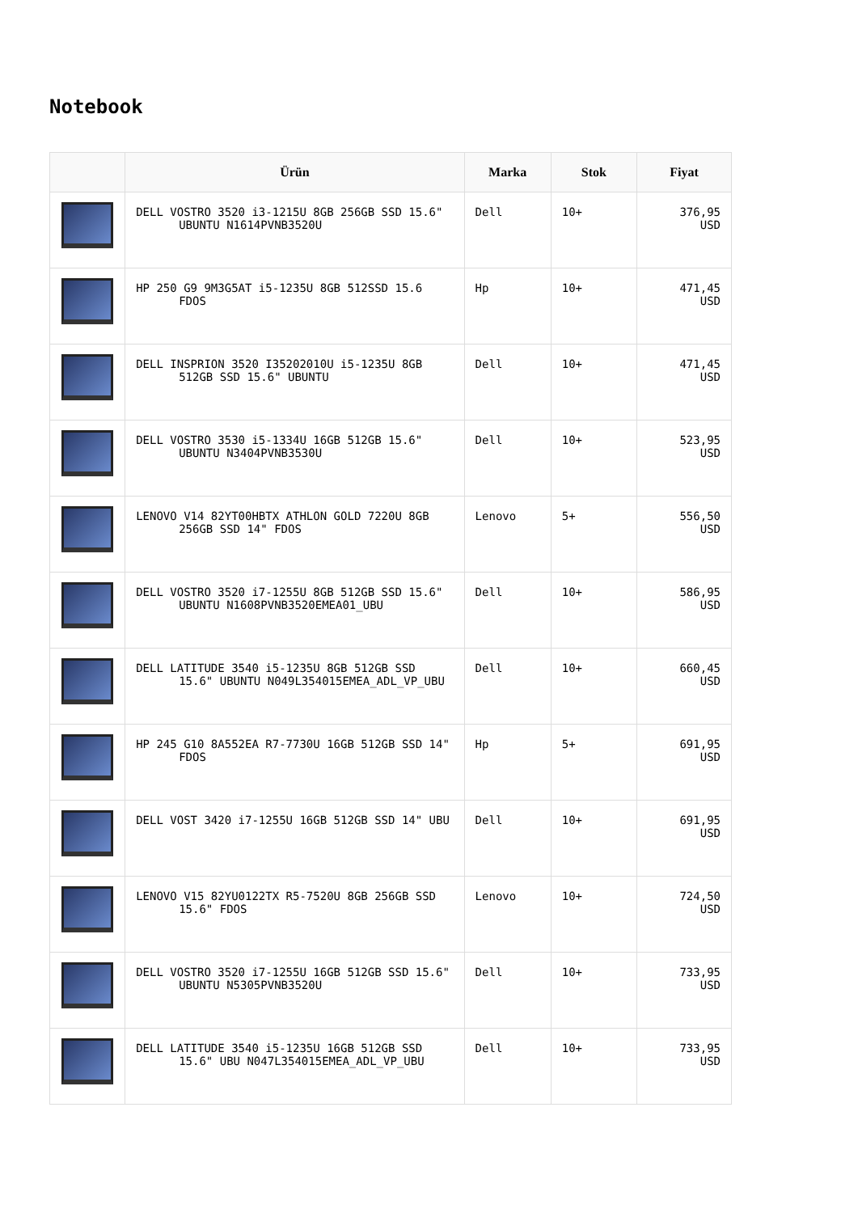Notebook
| | Ürün | Marka | Stok | Fiyat |
| --- | --- | --- | --- | --- |
| | DELL VOSTRO 3520 i3-1215U 8GB 256GB SSD 15.6" UBUNTU N1614PVNB3520U | Dell | 10+ | 376,95 USD |
| | HP 250 G9 9M3G5AT i5-1235U 8GB 512SSD 15.6 FDOS | Hp | 10+ | 471,45 USD |
| | DELL INSPRION 3520 I35202010U i5-1235U 8GB 512GB SSD 15.6" UBUNTU | Dell | 10+ | 471,45 USD |
| | DELL VOSTRO 3530 i5-1334U 16GB 512GB 15.6" UBUNTU N3404PVNB3530U | Dell | 10+ | 523,95 USD |
| | LENOVO V14 82YT00HBTX ATHLON GOLD 7220U 8GB 256GB SSD 14" FDOS | Lenovo | 5+ | 556,50 USD |
| | DELL VOSTRO 3520 i7-1255U 8GB 512GB SSD 15.6" UBUNTU N1608PVNB3520EMEA01_UBU | Dell | 10+ | 586,95 USD |
| | DELL LATITUDE 3540 i5-1235U 8GB 512GB SSD 15.6" UBUNTU N049L354015EMEA_ADL_VP_UBU | Dell | 10+ | 660,45 USD |
| | HP 245 G10 8A552EA R7-7730U 16GB 512GB SSD 14" FDOS | Hp | 5+ | 691,95 USD |
| | DELL VOST 3420 i7-1255U 16GB 512GB SSD 14" UBU | Dell | 10+ | 691,95 USD |
| | LENOVO V15 82YU0122TX R5-7520U 8GB 256GB SSD 15.6" FDOS | Lenovo | 10+ | 724,50 USD |
| | DELL VOSTRO 3520 i7-1255U 16GB 512GB SSD 15.6" UBUNTU N5305PVNB3520U | Dell | 10+ | 733,95 USD |
| | DELL LATITUDE 3540 i5-1235U 16GB 512GB SSD 15.6" UBU N047L354015EMEA_ADL_VP_UBU | Dell | 10+ | 733,95 USD |